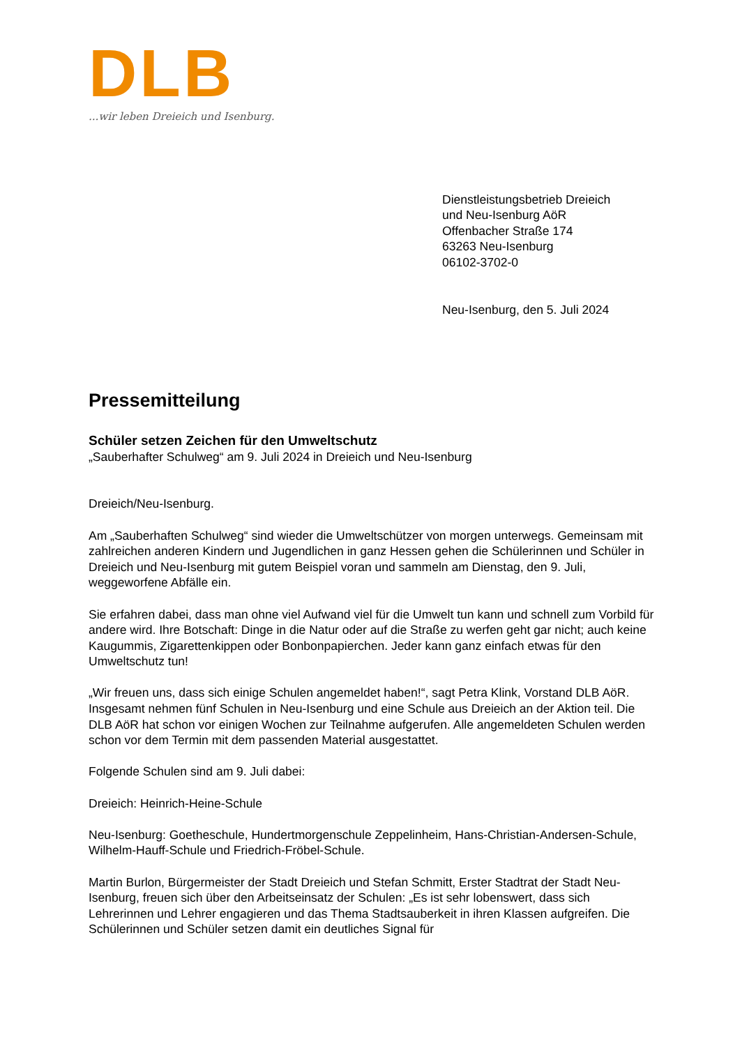DLB
...wir leben Dreieich und Isenburg.
Dienstleistungsbetrieb Dreieich
und Neu-Isenburg AöR
Offenbacher Straße 174
63263 Neu-Isenburg
06102-3702-0
Neu-Isenburg, den 5. Juli 2024
Pressemitteilung
Schüler setzen Zeichen für den Umweltschutz
„Sauberhafter Schulweg“ am 9. Juli 2024 in Dreieich und Neu-Isenburg
Dreieich/Neu-Isenburg.
Am „Sauberhaften Schulweg“ sind wieder die Umweltschützer von morgen unterwegs. Gemeinsam mit zahlreichen anderen Kindern und Jugendlichen in ganz Hessen gehen die Schülerinnen und Schüler in Dreieich und Neu-Isenburg mit gutem Beispiel voran und sammeln am Dienstag, den 9. Juli, weggeworfene Abfälle ein.
Sie erfahren dabei, dass man ohne viel Aufwand viel für die Umwelt tun kann und schnell zum Vorbild für andere wird. Ihre Botschaft: Dinge in die Natur oder auf die Straße zu werfen geht gar nicht; auch keine Kaugummis, Zigarettenkippen oder Bonbonpapierchen. Jeder kann ganz einfach etwas für den Umweltschutz tun!
„Wir freuen uns, dass sich einige Schulen angemeldet haben!“, sagt Petra Klink, Vorstand DLB AöR. Insgesamt nehmen fünf Schulen in Neu-Isenburg und eine Schule aus Dreieich an der Aktion teil. Die DLB AöR hat schon vor einigen Wochen zur Teilnahme aufgerufen. Alle angemeldeten Schulen werden schon vor dem Termin mit dem passenden Material ausgestattet.
Folgende Schulen sind am 9. Juli dabei:
Dreieich: Heinrich-Heine-Schule
Neu-Isenburg: Goetheschule, Hundertmorgenschule Zeppelinheim, Hans-Christian-Andersen-Schule, Wilhelm-Hauff-Schule und Friedrich-Fröbel-Schule.
Martin Burlon, Bürgermeister der Stadt Dreieich und Stefan Schmitt, Erster Stadtrat der Stadt Neu-Isenburg, freuen sich über den Arbeitseinsatz der Schulen: „Es ist sehr lobenswert, dass sich Lehrerinnen und Lehrer engagieren und das Thema Stadtsauberkeit in ihren Klassen aufgreifen. Die Schülerinnen und Schüler setzen damit ein deutliches Signal für